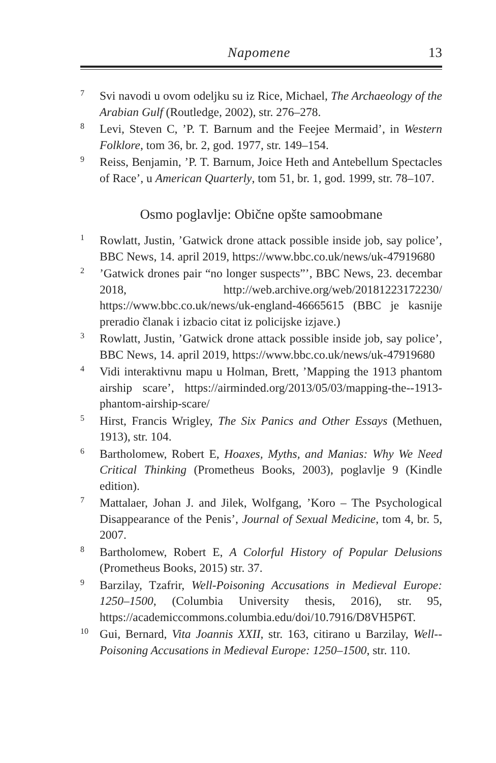Napomene 13
<sup>7</sup>
Svi navodi u ovom odeljku su iz Rice, Michael, The Archaeology of the Arabian Gulf (Routledge, 2002), str. 276–278.
<sup>8</sup>
Levi, Steven C, ’P. T. Barnum and the Feejee Mermaid’, in Western Folklore, tom 36, br. 2, god. 1977, str. 149–154.
<sup>9</sup>
Reiss, Benjamin, ’P. T. Barnum, Joice Heth and Antebellum Spectacles of Race’, u American Quarterly, tom 51, br. 1, god. 1999, str. 78–107.
Osmo poglavlje: Obične opšte samoobmane
<sup>1</sup>
Rowlatt, Justin, ’Gatwick drone attack possible inside job, say police’, BBC News, 14. april 2019, https://www.bbc.co.uk/news/uk-47919680
<sup>2</sup>
’Gatwick drones pair “no longer suspects”’, BBC News, 23. decembar 2018, http://web.archive.org/web/20181223172230/ https://www.bbc.co.uk/news/uk-england-46665615 (BBC je kasnije preradio članak i izbacio citat iz policijske izjave.)
<sup>3</sup>
Rowlatt, Justin, ’Gatwick drone attack possible inside job, say police’, BBC News, 14. april 2019, https://www.bbc.co.uk/news/uk-47919680
<sup>4</sup>
Vidi interaktivnu mapu u Holman, Brett, ’Mapping the 1913 phantom airship scare’, https://airminded.org/2013/05/03/mapping-the--1913-phantom-airship-scare/
<sup>5</sup>
Hirst, Francis Wrigley, The Six Panics and Other Essays (Methuen, 1913), str. 104.
<sup>6</sup>
Bartholomew, Robert E, Hoaxes, Myths, and Manias: Why We Need Critical Thinking (Prometheus Books, 2003), poglavlje 9 (Kindle edition).
<sup>7</sup>
Mattalaer, Johan J. and Jilek, Wolfgang, ’Koro – The Psychological Disappearance of the Penis’, Journal of Sexual Medicine, tom 4, br. 5, 2007.
<sup>8</sup>
Bartholomew, Robert E, A Colorful History of Popular Delusions (Prometheus Books, 2015) str. 37.
<sup>9</sup>
Barzilay, Tzafrir, Well-Poisoning Accusations in Medieval Europe: 1250–1500, (Columbia University thesis, 2016), str. 95, https://academiccommons.columbia.edu/doi/10.7916/D8VH5P6T.
<sup>10</sup>
Gui, Bernard, Vita Joannis XXII, str. 163, citirano u Barzilay, Well--Poisoning Accusations in Medieval Europe: 1250–1500, str. 110.